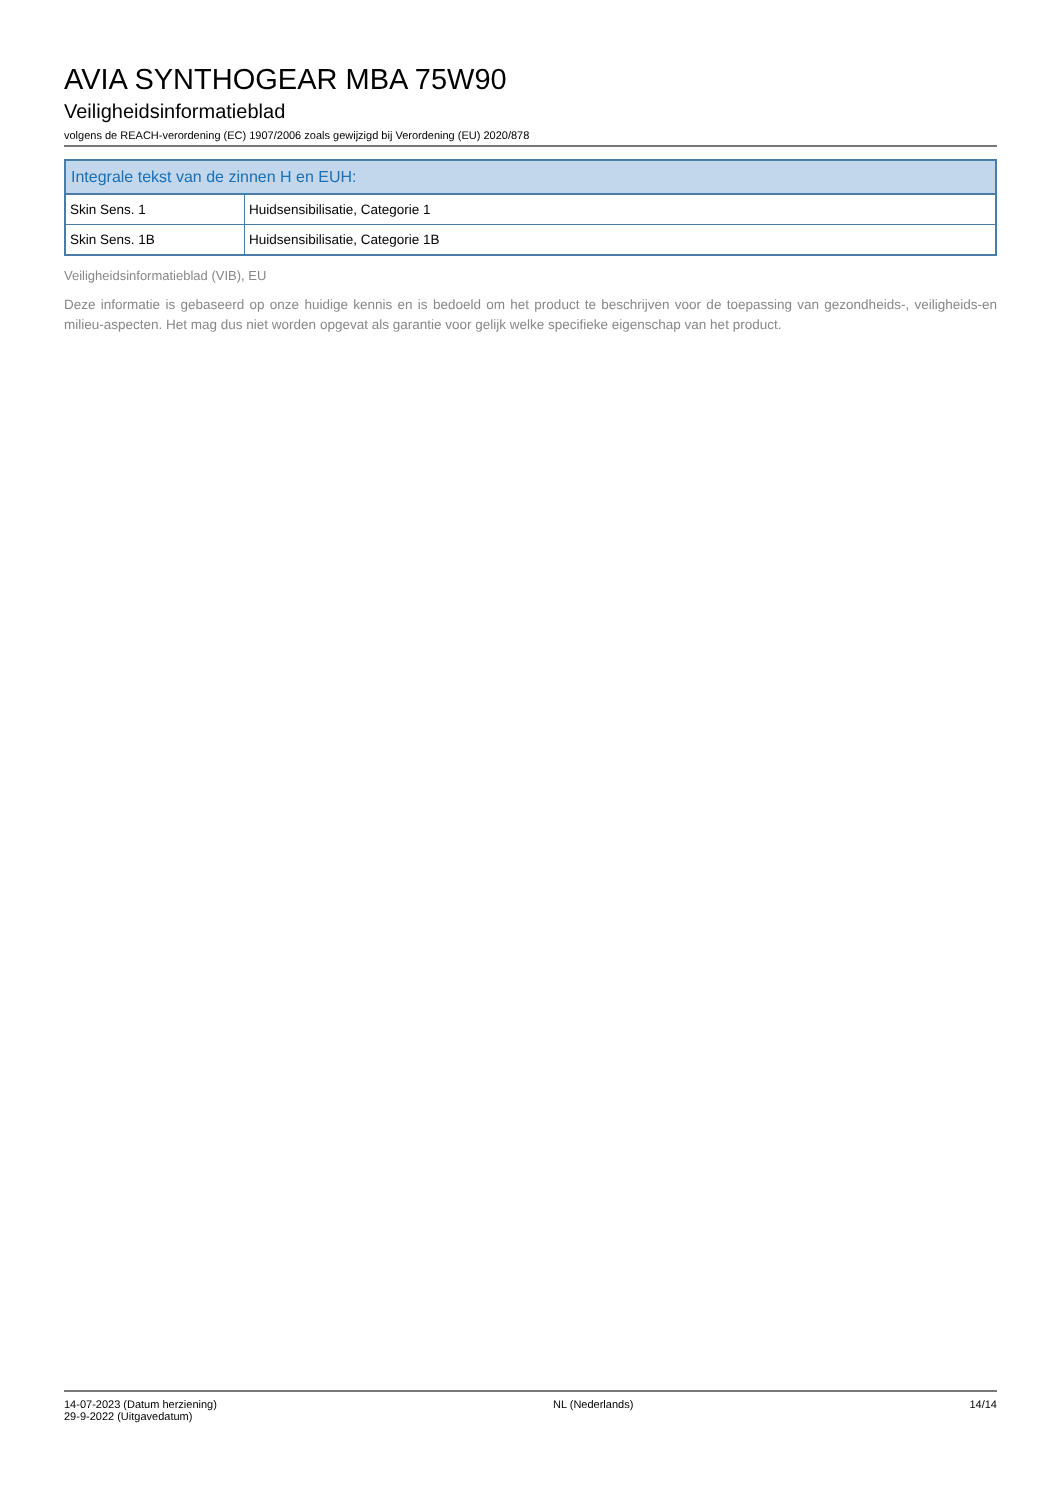AVIA SYNTHOGEAR MBA 75W90
Veiligheidsinformatieblad
volgens de REACH-verordening (EC) 1907/2006 zoals gewijzigd bij Verordening (EU) 2020/878
| Integrale tekst van de zinnen H en EUH: | |
| --- | --- |
| Skin Sens. 1 | Huidsensibilisatie, Categorie 1 |
| Skin Sens. 1B | Huidsensibilisatie, Categorie 1B |
Veiligheidsinformatieblad (VIB), EU
Deze informatie is gebaseerd op onze huidige kennis en is bedoeld om het product te beschrijven voor de toepassing van gezondheids-, veiligheids-en milieu-aspecten. Het mag dus niet worden opgevat als garantie voor gelijk welke specifieke eigenschap van het product.
14-07-2023 (Datum herziening)
29-9-2022 (Uitgavedatum)
NL (Nederlands) 14/14